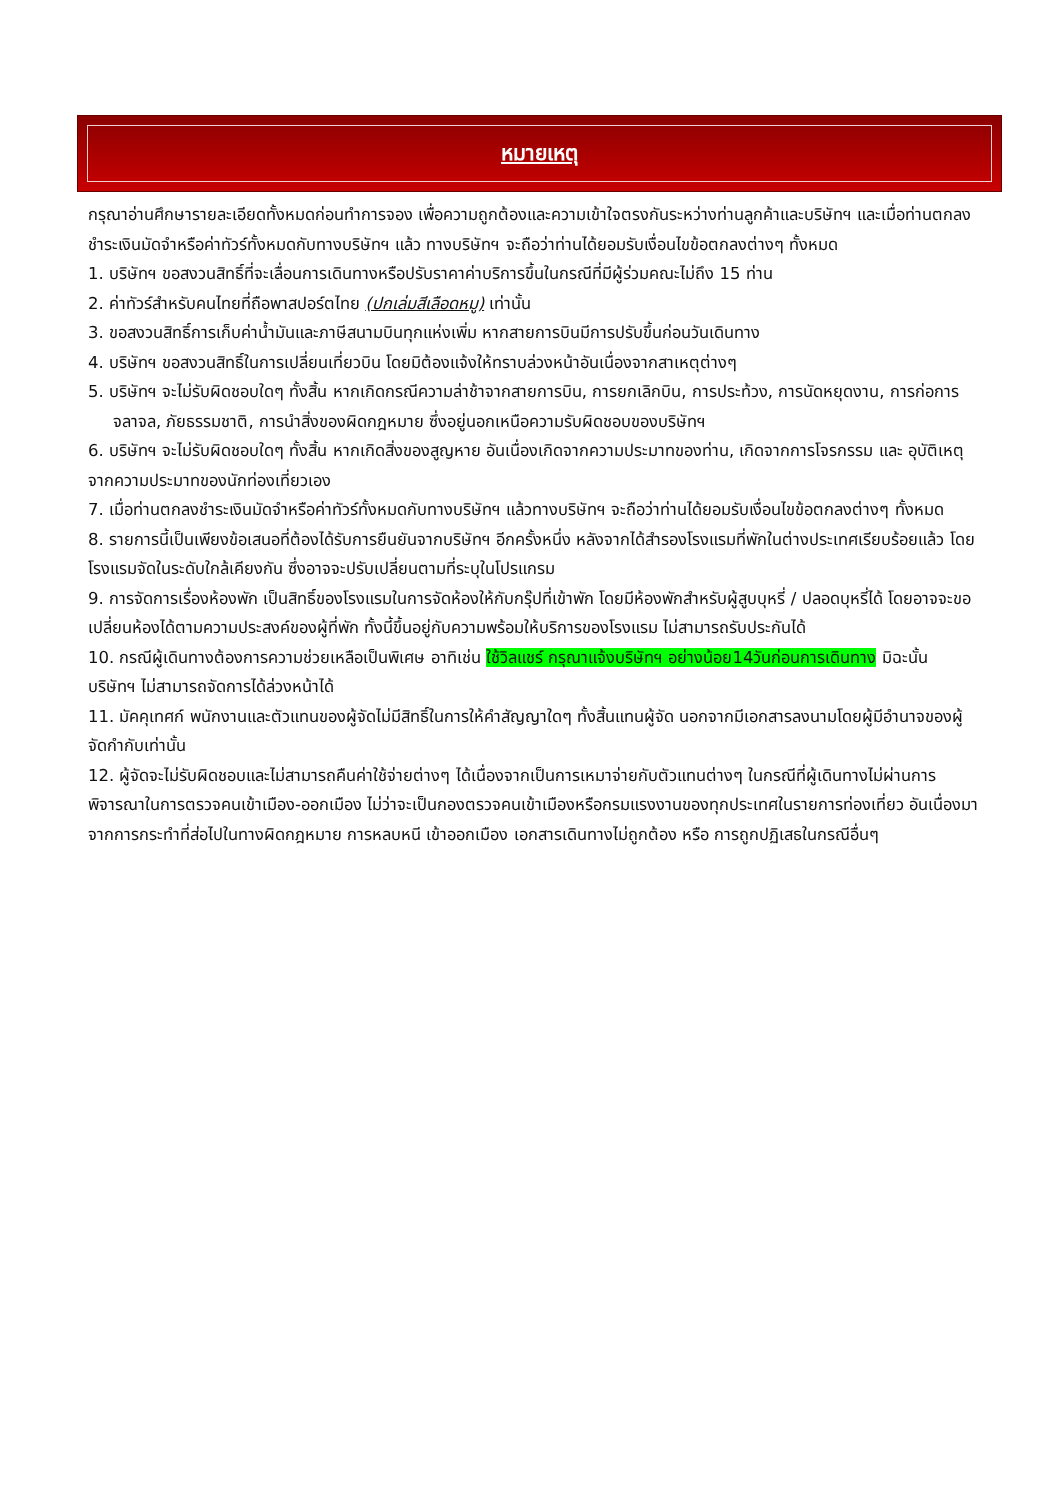หมายเหตุ
กรุณาอ่านศึกษารายละเอียดทั้งหมดก่อนทำการจอง เพื่อความถูกต้องและความเข้าใจตรงกันระหว่างท่านลูกค้าและบริษัทฯ และเมื่อท่านตกลงชำระเงินมัดจำหรือค่าทัวร์ทั้งหมดกับทางบริษัทฯ แล้ว ทางบริษัทฯ จะถือว่าท่านได้ยอมรับเงื่อนไขข้อตกลงต่างๆ ทั้งหมด
1. บริษัทฯ ขอสงวนสิทธิ์ที่จะเลื่อนการเดินทางหรือปรับราคาค่าบริการขึ้นในกรณีที่มีผู้ร่วมคณะไม่ถึง 15 ท่าน
2. ค่าทัวร์สำหรับคนไทยที่ถือพาสปอร์ตไทย (ปกเล่มสีเลือดหมู) เท่านั้น
3. ขอสงวนสิทธิ์การเก็บค่าน้ำมันและภาษีสนามบินทุกแห่งเพิ่ม หากสายการบินมีการปรับขึ้นก่อนวันเดินทาง
4. บริษัทฯ ขอสงวนสิทธิ์ในการเปลี่ยนเที่ยวบิน โดยมิต้องแจ้งให้ทราบล่วงหน้าอันเนื่องจากสาเหตุต่างๆ
5. บริษัทฯ จะไม่รับผิดชอบใดๆ ทั้งสิ้น หากเกิดกรณีความล่าช้าจากสายการบิน, การยกเลิกบิน, การประท้วง, การนัดหยุดงาน, การก่อการจลาจล, ภัยธรรมชาติ, การนำสิ่งของผิดกฎหมาย ซึ่งอยู่นอกเหนือความรับผิดชอบของบริษัทฯ
6. บริษัทฯ จะไม่รับผิดชอบใดๆ ทั้งสิ้น หากเกิดสิ่งของสูญหาย อันเนื่องเกิดจากความประมาทของท่าน, เกิดจากการโจรกรรม และ อุบัติเหตุจากความประมาทของนักท่องเที่ยวเอง
7. เมื่อท่านตกลงชำระเงินมัดจำหรือค่าทัวร์ทั้งหมดกับทางบริษัทฯ แล้วทางบริษัทฯ จะถือว่าท่านได้ยอมรับเงื่อนไขข้อตกลงต่างๆ ทั้งหมด
8. รายการนี้เป็นเพียงข้อเสนอที่ต้องได้รับการยืนยันจากบริษัทฯ อีกครั้งหนึ่ง หลังจากได้สำรองโรงแรมที่พักในต่างประเทศเรียบร้อยแล้ว โดยโรงแรมจัดในระดับใกล้เคียงกัน ซึ่งอาจจะปรับเปลี่ยนตามที่ระบุในโปรแกรม
9. การจัดการเรื่องห้องพัก เป็นสิทธิ์ของโรงแรมในการจัดห้องให้กับกรุ๊ปที่เข้าพัก โดยมีห้องพักสำหรับผู้สูบบุหรี่ / ปลอดบุหรี่ได้ โดยอาจจะขอเปลี่ยนห้องได้ตามความประสงค์ของผู้ที่พัก ทั้งนี้ขึ้นอยู่กับความพร้อมให้บริการของโรงแรม ไม่สามารถรับประกันได้
10. กรณีผู้เดินทางต้องการความช่วยเหลือเป็นพิเศษ อาทิเช่น ใช้วิลแชร์ กรุณาแจ้งบริษัทฯ อย่างน้อย14วันก่อนการเดินทาง มิฉะนั้น บริษัทฯ ไม่สามารถจัดการได้ล่วงหน้าได้
11. มัคคุเทศก์ พนักงานและตัวแทนของผู้จัดไม่มีสิทธิ์ในการให้คำสัญญาใดๆ ทั้งสิ้นแทนผู้จัด นอกจากมีเอกสารลงนามโดยผู้มีอำนาจของผู้จัดกำกับเท่านั้น
12. ผู้จัดจะไม่รับผิดชอบและไม่สามารถคืนค่าใช้จ่ายต่างๆ ได้เนื่องจากเป็นการเหมาจ่ายกับตัวแทนต่างๆ ในกรณีที่ผู้เดินทางไม่ผ่านการพิจารณาในการตรวจคนเข้าเมือง-ออกเมือง ไม่ว่าจะเป็นกองตรวจคนเข้าเมืองหรือกรมแรงงานของทุกประเทศในรายการท่องเที่ยว อันเนื่องมาจากการกระทำที่ส่อไปในทางผิดกฎหมาย การหลบหนี เข้าออกเมือง เอกสารเดินทางไม่ถูกต้อง หรือ การถูกปฏิเสธในกรณีอื่นๆ